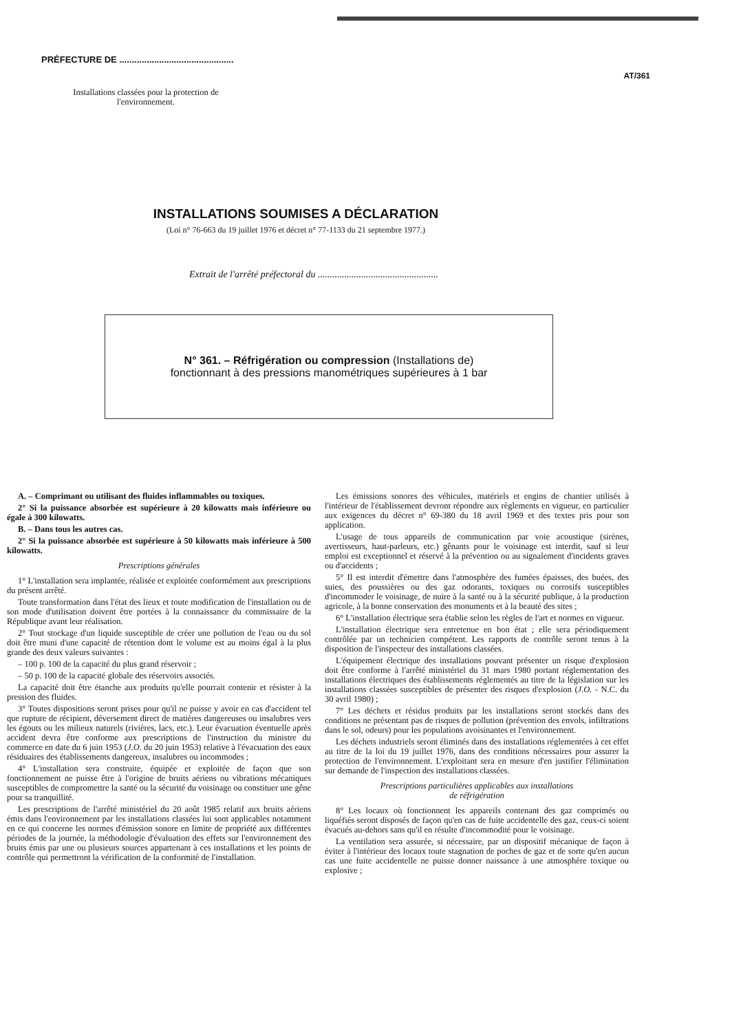PRÉFECTURE DE ..............................................
AT/361
Installations classées pour la protection de l'environnement.
INSTALLATIONS SOUMISES A DÉCLARATION
(Loi n° 76-663 du 19 juillet 1976 et décret n° 77-1133 du 21 septembre 1977.)
Extrait de l'arrêté préfectoral du ..................................................
N° 361. – Réfrigération ou compression (Installations de)
fonctionnant à des pressions manométriques supérieures à 1 bar
A. – Comprimant ou utilisant des fluides inflammables ou toxiques.
2° Si la puissance absorbée est supérieure à 20 kilowatts mais inférieure ou égale à 300 kilowatts.
B. – Dans tous les autres cas.
2° Si la puissance absorbée est supérieure à 50 kilowatts mais inférieure à 500 kilowatts.
Prescriptions générales
1° L'installation sera implantée, réalisée et exploitée conformément aux prescriptions du présent arrêté.
Toute transformation dans l'état des lieux et toute modification de l'installation ou de son mode d'utilisation doivent être portées à la connaissance du commissaire de la République avant leur réalisation.
2° Tout stockage d'un liquide susceptible de créer une pollution de l'eau ou du sol doit être muni d'une capacité de rétention dont le volume est au moins égal à la plus grande des deux valeurs suivantes :
– 100 p. 100 de la capacité du plus grand réservoir ;
– 50 p. 100 de la capacité globale des réservoirs associés.
La capacité doit être étanche aux produits qu'elle pourrait contenir et résister à la pression des fluides.
3° Toutes dispositions seront prises pour qu'il ne puisse y avoir en cas d'accident tel que rupture de récipient, déversement direct de matières dangereuses ou insalubres vers les égouts ou les milieux naturels (rivières, lacs, etc.). Leur évacuation éventuelle après accident devra être conforme aux prescriptions de l'instruction du ministre du commerce en date du 6 juin 1953 (J.O. du 20 juin 1953) relative à l'évacuation des eaux résiduaires des établissements dangereux, insalubres ou incommodes ;
4° L'installation sera construite, équipée et exploitée de façon que son fonctionnement ne puisse être à l'origine de bruits aériens ou vibrations mécaniques susceptibles de compromettre la santé ou la sécurité du voisinage ou constituer une gêne pour sa tranquillité.
Les prescriptions de l'arrêté ministériel du 20 août 1985 relatif aux bruits aériens émis dans l'environnement par les installations classées lui sont applicables notamment en ce qui concerne les normes d'émission sonore en limite de propriété aux différentes périodes de la journée, la méthodologie d'évaluation des effets sur l'environnement des bruits émis par une ou plusieurs sources appartenant à ces installations et les points de contrôle qui permettront la vérification de la conformité de l'installation.
Les émissions sonores des véhicules, matériels et engins de chantier utilisés à l'intérieur de l'établissement devront répondre aux règlements en vigueur, en particulier aux exigences du décret n° 69-380 du 18 avril 1969 et des textes pris pour son application.
L'usage de tous appareils de communication par voie acoustique (sirènes, avertisseurs, haut-parleurs, etc.) gênants pour le voisinage est interdit, sauf si leur emploi est exceptionnel et réservé à la prévention ou au signalement d'incidents graves ou d'accidents ;
5° Il est interdit d'émettre dans l'atmosphère des fumées épaisses, des buées, des suies, des poussières ou des gaz odorants, toxiques ou corrosifs susceptibles d'incommoder le voisinage, de nuire à la santé ou à la sécurité publique, à la production agricole, à la bonne conservation des monuments et à la beauté des sites ;
6° L'installation électrique sera établie selon les règles de l'art et normes en vigueur.
L'installation électrique sera entretenue en bon état ; elle sera périodiquement contrôlée par un technicien compétent. Les rapports de contrôle seront tenus à la disposition de l'inspecteur des installations classées.
L'équipement électrique des installations pouvant présenter un risque d'explosion doit être conforme à l'arrêté ministériel du 31 mars 1980 portant réglementation des installations électriques des établissements réglementés au titre de la législation sur les installations classées susceptibles de présenter des risques d'explosion (J.O. - N.C. du 30 avril 1980) ;
7° Les déchets et résidus produits par les installations seront stockés dans des conditions ne présentant pas de risques de pollution (prévention des envols, infiltrations dans le sol, odeurs) pour les populations avoisinantes et l'environnement.
Les déchets industriels seront éliminés dans des installations réglementées à cet effet au titre de la loi du 19 juillet 1976, dans des conditions nécessaires pour assurer la protection de l'environnement. L'exploitant sera en mesure d'en justifier l'élimination sur demande de l'inspection des installations classées.
Prescriptions particulières applicables aux installations
de réfrigération
8° Les locaux où fonctionnent les appareils contenant des gaz comprimés ou liquéfiés seront disposés de façon qu'en cas de fuite accidentelle des gaz, ceux-ci soient évacués au-dehors sans qu'il en résulte d'incommodité pour le voisinage.
La ventilation sera assurée, si nécessaire, par un dispositif mécanique de façon à éviter à l'intérieur des locaux toute stagnation de poches de gaz et de sorte qu'en aucun cas une fuite accidentelle ne puisse donner naissance à une atmosphère toxique ou explosive ;